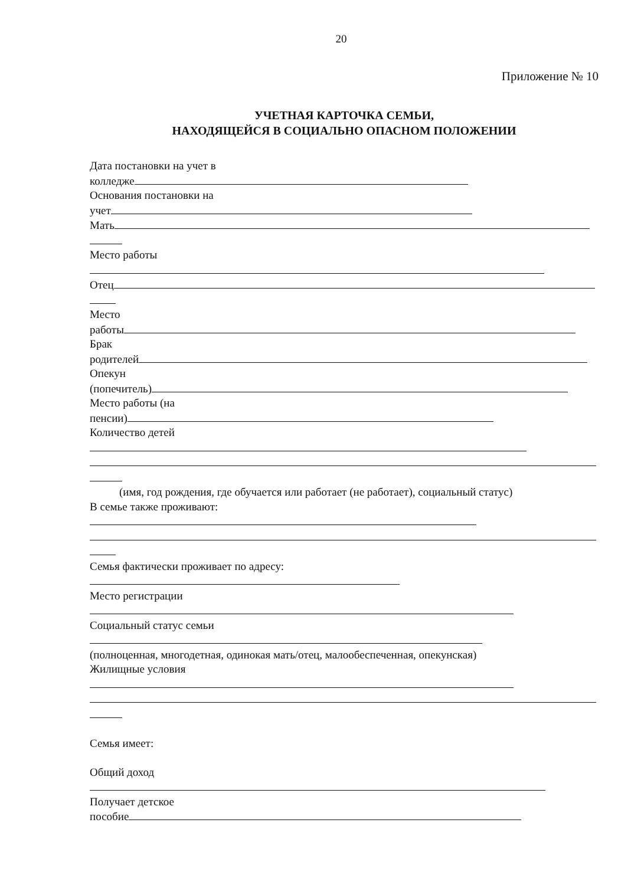20
Приложение № 10
УЧЕТНАЯ КАРТОЧКА СЕМЬИ,
НАХОДЯЩЕЙСЯ В СОЦИАЛЬНО ОПАСНОМ ПОЛОЖЕНИИ
Дата постановки на учет в
колледже
Основания постановки на
учет
Мать
Место работы
Отец
Место
работы
Брак
родителей
Опекун
(попечитель)
Место работы (на
пенсии)
Количество детей
(имя, год рождения, где обучается или работает (не работает), социальный статус)
В семье также проживают:
Семья фактически проживает по адресу:
Место регистрации
Социальный статус семьи
(полноценная, многодетная, одинокая мать/отец, малообеспеченная, опекунская)
Жилищные условия
Семья имеет:
Общий доход
Получает детское
пособие